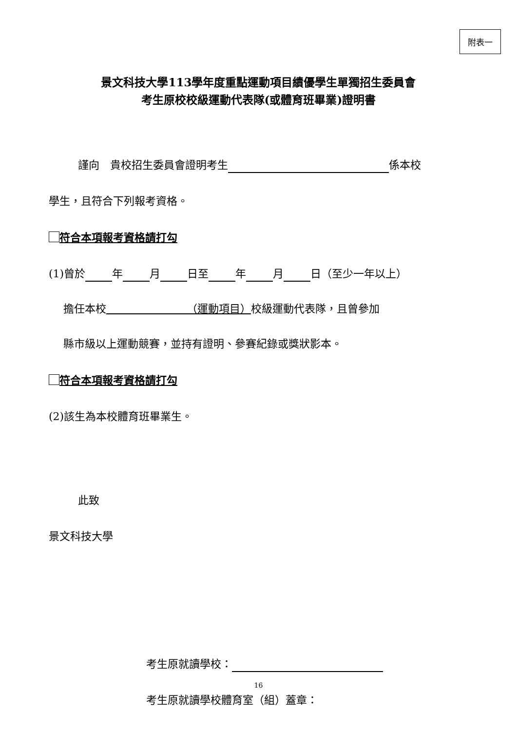附表一
景文科技大學113學年度重點運動項目績優學生單獨招生委員會
考生原校校級運動代表隊(或體育班畢業)證明書
謹向　貴校招生委員會證明考生 係本校
學生，且符合下列報考資格。
符合本項報考資格請打勾
(1)曾於 年 月 日至 年 月 日（至少一年以上）
擔任本校　　　　　　　　（運動項目）校級運動代表隊，且曾參加
縣市級以上運動競賽，並持有證明、參賽紀錄或獎狀影本。
符合本項報考資格請打勾
(2)該生為本校體育班畢業生。
此致
景文科技大學
考生原就讀學校：
考生原就讀學校體育室（組）蓋章：
16